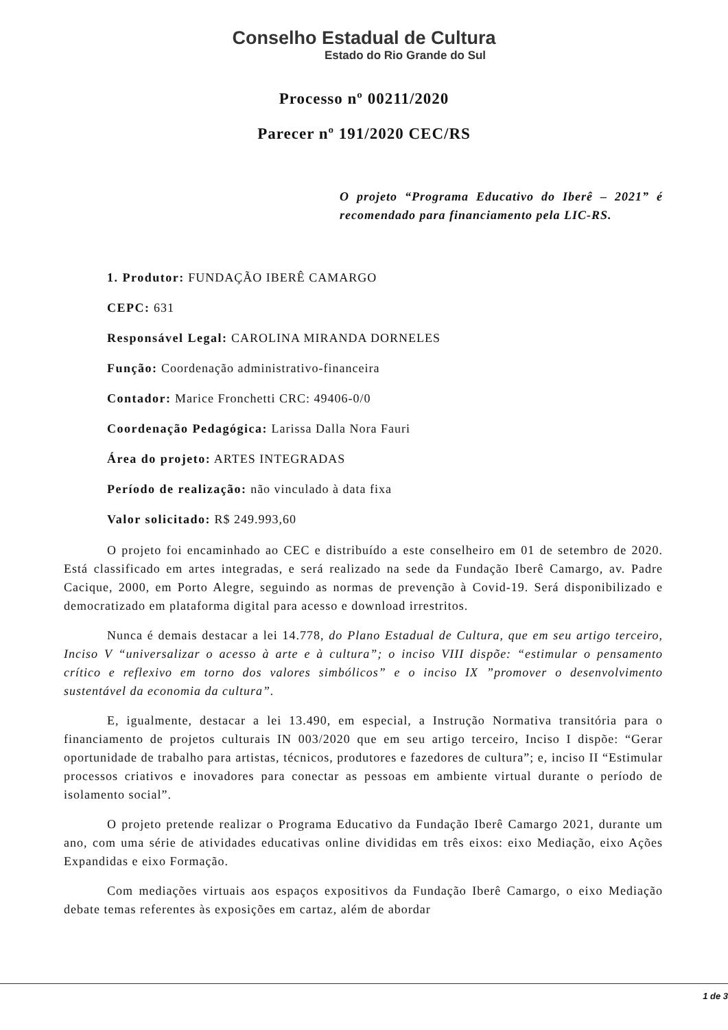Conselho Estadual de Cultura
Estado do Rio Grande do Sul
Processo nº 00211/2020
Parecer nº 191/2020 CEC/RS
O projeto “Programa Educativo do Iberê – 2021” é recomendado para financiamento pela LIC-RS.
1. Produtor: FUNDAÇÃO IBERÊ CAMARGO
CEPC: 631
Responsável Legal: CAROLINA MIRANDA DORNELES
Função: Coordenação administrativo-financeira
Contador: Marice Fronchetti CRC: 49406-0/0
Coordenação Pedagógica: Larissa Dalla Nora Fauri
Área do projeto: ARTES INTEGRADAS
Período de realização: não vinculado à data fixa
Valor solicitado: R$ 249.993,60
O projeto foi encaminhado ao CEC e distribuído a este conselheiro em 01 de setembro de 2020. Está classificado em artes integradas, e será realizado na sede da Fundação Iberê Camargo, av. Padre Cacique, 2000, em Porto Alegre, seguindo as normas de prevenção à Covid-19. Será disponibilizado e democratizado em plataforma digital para acesso e download irrestritos.
Nunca é demais destacar a lei 14.778, do Plano Estadual de Cultura, que em seu artigo terceiro, Inciso V “universalizar o acesso à arte e à cultura”; o inciso VIII dispõe: “estimular o pensamento crítico e reflexivo em torno dos valores simbólicos” e o inciso IX ”promover o desenvolvimento sustentável da economia da cultura”.
E, igualmente, destacar a lei 13.490, em especial, a Instrução Normativa transitória para o financiamento de projetos culturais IN 003/2020 que em seu artigo terceiro, Inciso I dispõe: “Gerar oportunidade de trabalho para artistas, técnicos, produtores e fazedores de cultura”; e, inciso II “Estimular processos criativos e inovadores para conectar as pessoas em ambiente virtual durante o período de isolamento social”.
O projeto pretende realizar o Programa Educativo da Fundação Iberê Camargo 2021, durante um ano, com uma série de atividades educativas online divididas em três eixos: eixo Mediação, eixo Ações Expandidas e eixo Formação.
Com mediações virtuais aos espaços expositivos da Fundação Iberê Camargo, o eixo Mediação debate temas referentes às exposições em cartaz, além de abordar
1 de 3